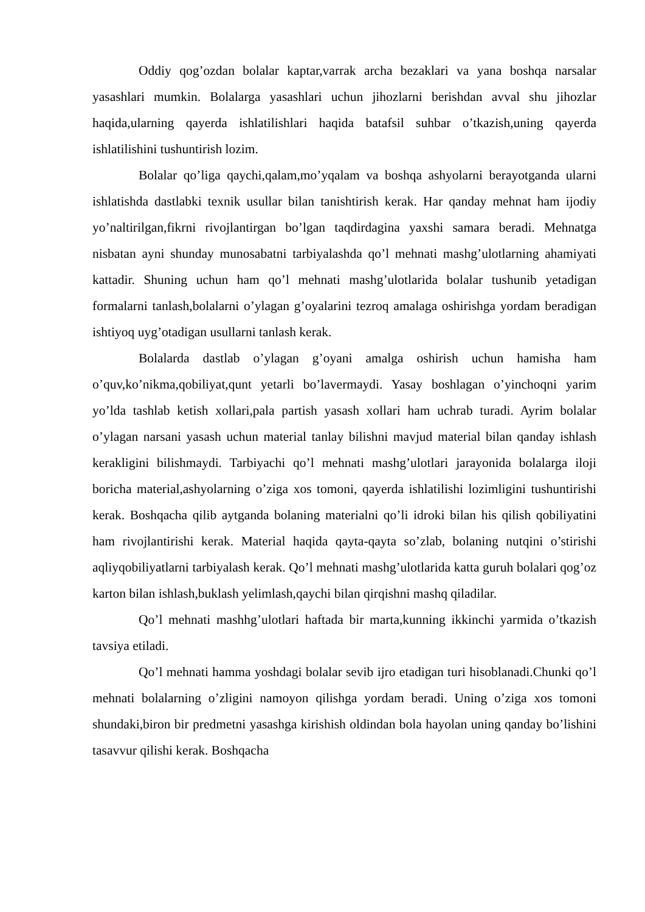Oddiy qog’ozdan bolalar kaptar,varrak archa bezaklari va yana boshqa narsalar yasashlari mumkin. Bolalarga yasashlari uchun jihozlarni berishdan avval shu jihozlar haqida,ularning qayerda ishlatilishlari haqida batafsil suhbar o’tkazish,uning qayerda ishlatilishini tushuntirish lozim.
Bolalar qo’liga qaychi,qalam,mo’yqalam va boshqa ashyolarni berayotganda ularni ishlatishda dastlabki texnik usullar bilan tanishtirish kerak. Har qanday mehnat ham ijodiy yo’naltirilgan,fikrni rivojlantirgan bo’lgan taqdirdagina yaxshi samara beradi. Mehnatga nisbatan ayni shunday munosabatni tarbiyalashda qo’l mehnati mashg’ulotlarning ahamiyati kattadir. Shuning uchun ham qo’l mehnati mashg’ulotlarida bolalar tushunib yetadigan formalarni tanlash,bolalarni o’ylagan g’oyalarini tezroq amalaga oshirishga yordam beradigan ishtiyoq uyg’otadigan usullarni tanlash kerak.
Bolalarda dastlab o’ylagan g’oyani amalga oshirish uchun hamisha ham o’quv,ko’nikma,qobiliyat,qunt yetarli bo’lavermaydi. Yasay boshlagan o’yinchoqni yarim yo’lda tashlab ketish xollari,pala partish yasash xollari ham uchrab turadi. Ayrim bolalar o’ylagan narsani yasash uchun material tanlay bilishni mavjud material bilan qanday ishlash kerakligini bilishmaydi. Tarbiyachi qo’l mehnati mashg’ulotlari jarayonida bolalarga iloji boricha material,ashyolarning o’ziga xos tomoni, qayerda ishlatilishi lozimligini tushuntirishi kerak. Boshqacha qilib aytganda bolaning materialni qo’li idroki bilan his qilish qobiliyatini ham rivojlantirishi kerak. Material haqida qayta-qayta so’zlab, bolaning nutqini o’stirishi aqliyqobiliyatlarni tarbiyalash kerak. Qo’l mehnati mashg’ulotlarida katta guruh bolalari qog’oz karton bilan ishlash,buklash yelimlash,qaychi bilan qirqishni mashq qiladilar.
Qo’l mehnati mashhg’ulotlari haftada bir marta,kunning ikkinchi yarmida o’tkazish tavsiya etiladi.
Qo’l mehnati hamma yoshdagi bolalar sevib ijro etadigan turi hisoblanadi.Chunki qo’l mehnati bolalarning o’zligini namoyon qilishga yordam beradi. Uning o’ziga xos tomoni shundaki,biron bir predmetni yasashga kirishish oldindan bola hayolan uning qanday bo’lishini tasavvur qilishi kerak. Boshqacha